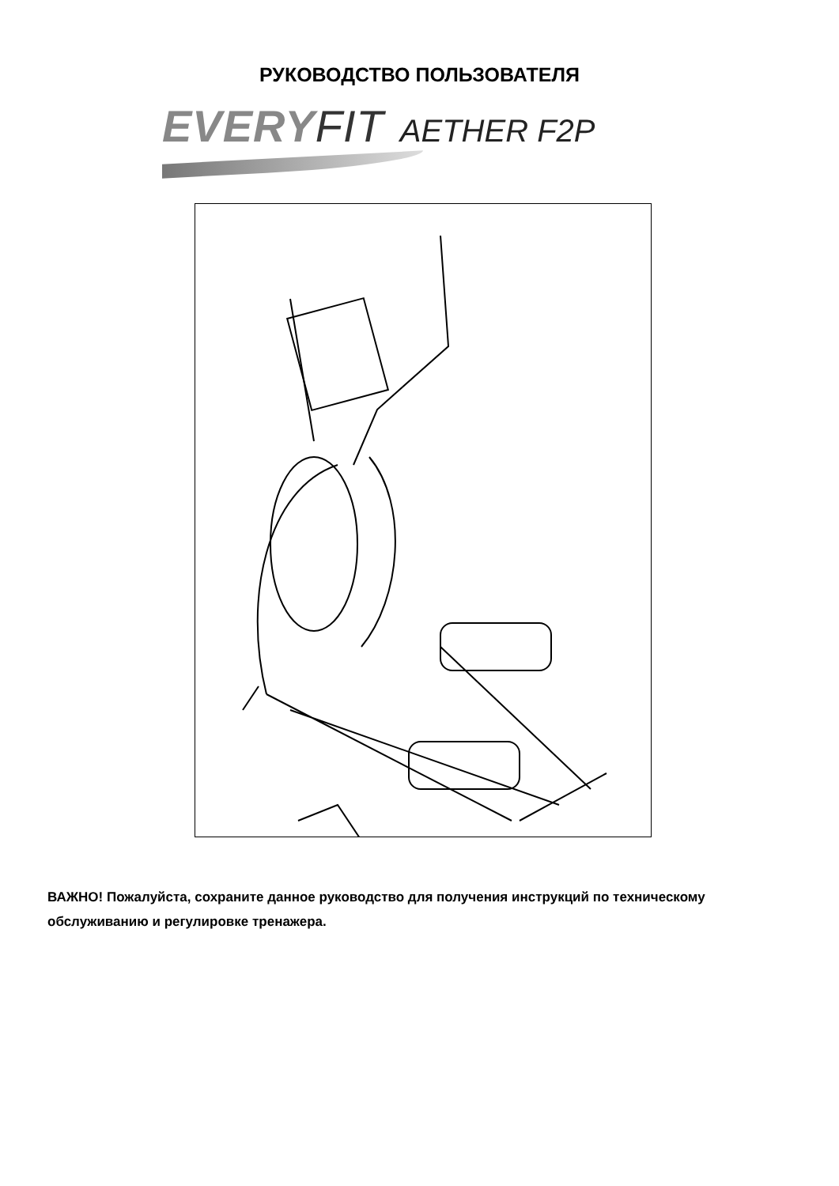РУКОВОДСТВО ПОЛЬЗОВАТЕЛЯ
EVERY FIT AETHER F2P
ВАЖНО! Пожалуйста, сохраните данное руководство для получения инструкций по техническому обслуживанию и регулировке тренажера.